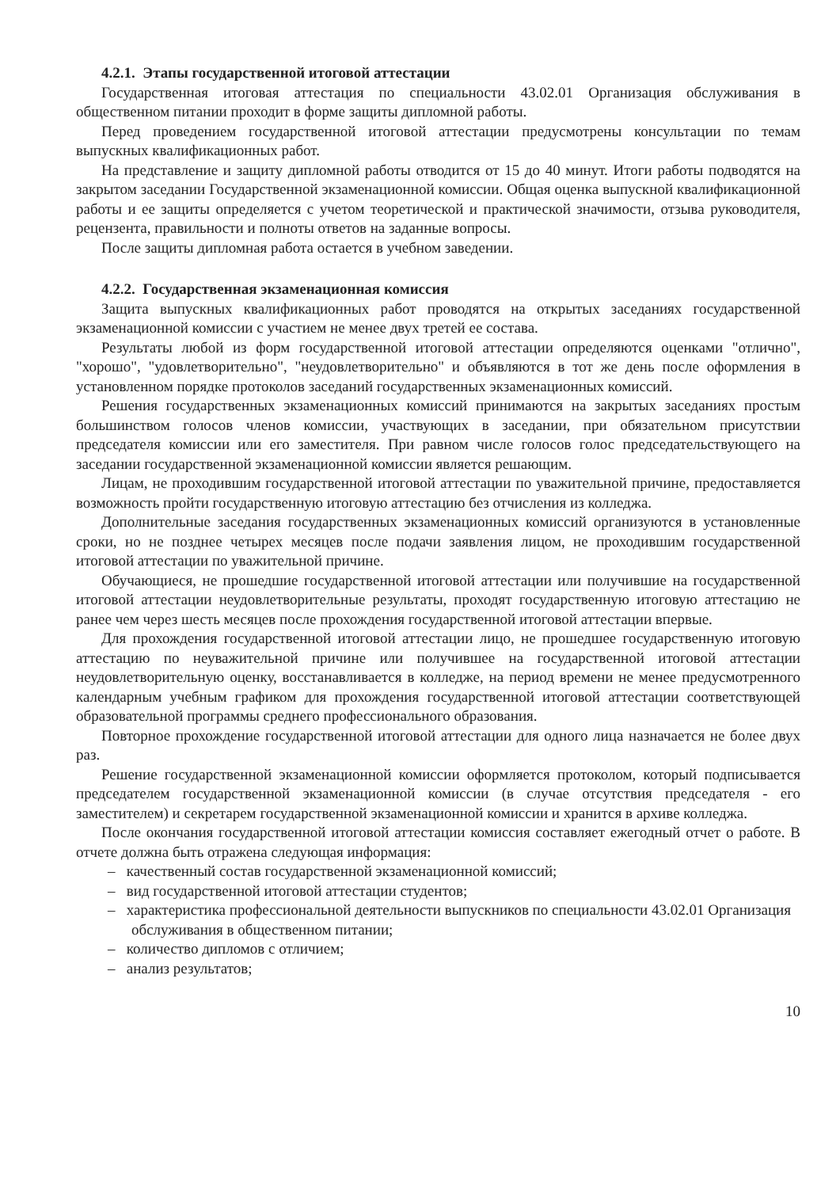4.2.1. Этапы государственной итоговой аттестации
Государственная итоговая аттестация по специальности 43.02.01 Организация обслуживания в общественном питании проходит в форме защиты дипломной работы.
Перед проведением государственной итоговой аттестации предусмотрены консультации по темам выпускных квалификационных работ.
На представление и защиту дипломной работы отводится от 15 до 40 минут. Итоги работы подводятся на закрытом заседании Государственной экзаменационной комиссии. Общая оценка выпускной квалификационной работы и ее защиты определяется с учетом теоретической и практической значимости, отзыва руководителя, рецензента, правильности и полноты ответов на заданные вопросы.
После защиты дипломная работа остается в учебном заведении.
4.2.2. Государственная экзаменационная комиссия
Защита выпускных квалификационных работ проводятся на открытых заседаниях государственной экзаменационной комиссии с участием не менее двух третей ее состава.
Результаты любой из форм государственной итоговой аттестации определяются оценками "отлично", "хорошо", "удовлетворительно", "неудовлетворительно" и объявляются в тот же день после оформления в установленном порядке протоколов заседаний государственных экзаменационных комиссий.
Решения государственных экзаменационных комиссий принимаются на закрытых заседаниях простым большинством голосов членов комиссии, участвующих в заседании, при обязательном присутствии председателя комиссии или его заместителя. При равном числе голосов голос председательствующего на заседании государственной экзаменационной комиссии является решающим.
Лицам, не проходившим государственной итоговой аттестации по уважительной причине, предоставляется возможность пройти государственную итоговую аттестацию без отчисления из колледжа.
Дополнительные заседания государственных экзаменационных комиссий организуются в установленные сроки, но не позднее четырех месяцев после подачи заявления лицом, не проходившим государственной итоговой аттестации по уважительной причине.
Обучающиеся, не прошедшие государственной итоговой аттестации или получившие на государственной итоговой аттестации неудовлетворительные результаты, проходят государственную итоговую аттестацию не ранее чем через шесть месяцев после прохождения государственной итоговой аттестации впервые.
Для прохождения государственной итоговой аттестации лицо, не прошедшее государственную итоговую аттестацию по неуважительной причине или получившее на государственной итоговой аттестации неудовлетворительную оценку, восстанавливается в колледже, на период времени не менее предусмотренного календарным учебным графиком для прохождения государственной итоговой аттестации соответствующей образовательной программы среднего профессионального образования.
Повторное прохождение государственной итоговой аттестации для одного лица назначается не более двух раз.
Решение государственной экзаменационной комиссии оформляется протоколом, который подписывается председателем государственной экзаменационной комиссии (в случае отсутствия председателя - его заместителем) и секретарем государственной экзаменационной комиссии и хранится в архиве колледжа.
После окончания государственной итоговой аттестации комиссия составляет ежегодный отчет о работе. В отчете должна быть отражена следующая информация:
– качественный состав государственной экзаменационной комиссий;
– вид государственной итоговой аттестации студентов;
– характеристика профессиональной деятельности выпускников по специальности 43.02.01 Организация обслуживания в общественном питании;
– количество дипломов с отличием;
– анализ результатов;
10